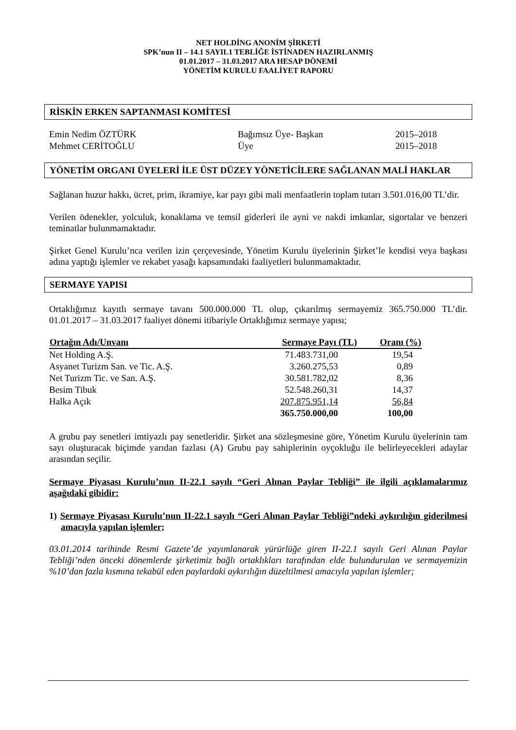NET HOLDİNG ANONİM ŞİRKETİ
SPK’nun II – 14.1 SAYIL1 TEBLİĞE İSTİNADEN HAZIRLANMIŞ
01.01.2017 – 31.03.2017 ARA HESAP DÖNEMİ
YÖNETİM KURULU FAALİYET RAPORU
RİSKİN ERKEN SAPTANMASI KOMİTESİ
| Emin Nedim ÖZTÜRK | Bağımsız Üye- Başkan | 2015–2018 |
| Mehmet CERİTOĞLU | Üye | 2015–2018 |
YÖNETİM ORGANI ÜYELERİ İLE ÜST DÜZEY YÖNETİCİLERE SAĞLANAN MALİ HAKLAR
Sağlanan huzur hakkı, ücret, prim, ikramiye, kar payı gibi mali menfaatlerin toplam tutarı 3.501.016,00 TL’dir.
Verilen ödenekler, yolculuk, konaklama ve temsil giderleri ile ayni ve nakdi imkanlar, sigortalar ve benzeri teminatlar bulunmamaktadır.
Şirket Genel Kurulu’nca verilen izin çerçevesinde, Yönetim Kurulu üyelerinin Şirket’le kendisi veya başkası adına yaptığı işlemler ve rekabet yasağı kapsamındaki faaliyetleri bulunmamaktadır.
SERMAYE YAPISI
Ortaklığımız kayıtlı sermaye tavanı 500.000.000 TL olup, çıkarılmış sermayemiz 365.750.000 TL’dir. 01.01.2017 – 31.03.2017 faaliyet dönemi itibariyle Ortaklığımız sermaye yapısı;
| Ortağın Adı/Unvanı | Sermaye Payı (TL) | Oranı (%) |
| --- | --- | --- |
| Net Holding A.Ş. | 71.483.731,00 | 19,54 |
| Asyanet Turizm San. ve Tic. A.Ş. | 3.260.275,53 | 0,89 |
| Net Turizm Tic. ve San. A.Ş. | 30.581.782,02 | 8,36 |
| Besim Tibuk | 52.548.260,31 | 14,37 |
| Halka Açık | 207.875.951,14 | 56,84 |
| | 365.750.000,00 | 100,00 |
A grubu pay senetleri imtiyazlı pay senetleridir. Şirket ana sözleşmesine göre, Yönetim Kurulu üyelerinin tam sayı oluşturacak biçimde yarıdan fazlası (A) Grubu pay sahiplerinin oyçokluğu ile belirleyecekleri adaylar arasından seçilir.
Sermaye Piyasası Kurulu’nun II-22.1 sayılı “Geri Alınan Paylar Tebliği” ile ilgili açıklamalarımız aşağıdaki gibidir:
1) Sermaye Piyasası Kurulu’nun II-22.1 sayılı “Geri Alınan Paylar Tebliği”ndeki aykırılığın giderilmesi amacıyla yapılan işlemler;
03.01.2014 tarihinde Resmi Gazete’de yayımlanarak yürürlüğe giren II-22.1 sayılı Geri Alınan Paylar Tebliği’nden önceki dönemlerde şirketimiz bağlı ortaklıkları tarafından elde bulundurulan ve sermayemizin %10’dan fazla kısmına tekabül eden paylardaki aykırılığın düzeltilmesi amacıyla yapılan işlemler;